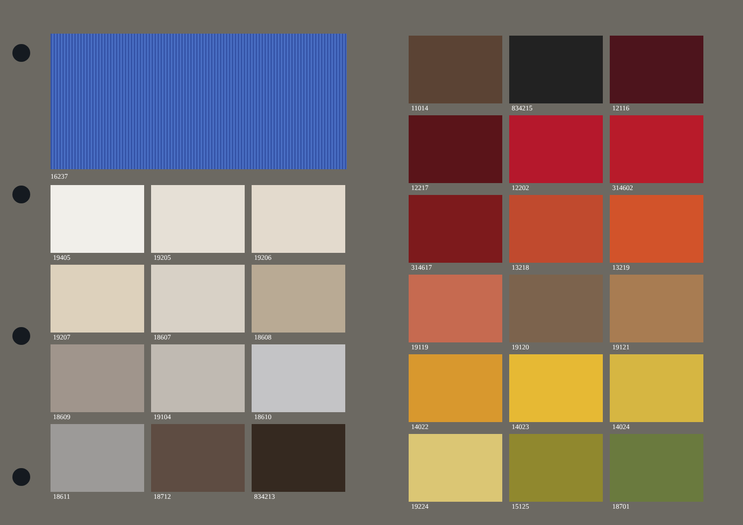16237
19405
19205
19206
19207
18607
18608
18609
19104
18610
18611
18712
834213
11014
834215
12116
12217
12202
314602
314617
13218
13219
19119
19120
19121
14022
14023
14024
19224
15125
18701